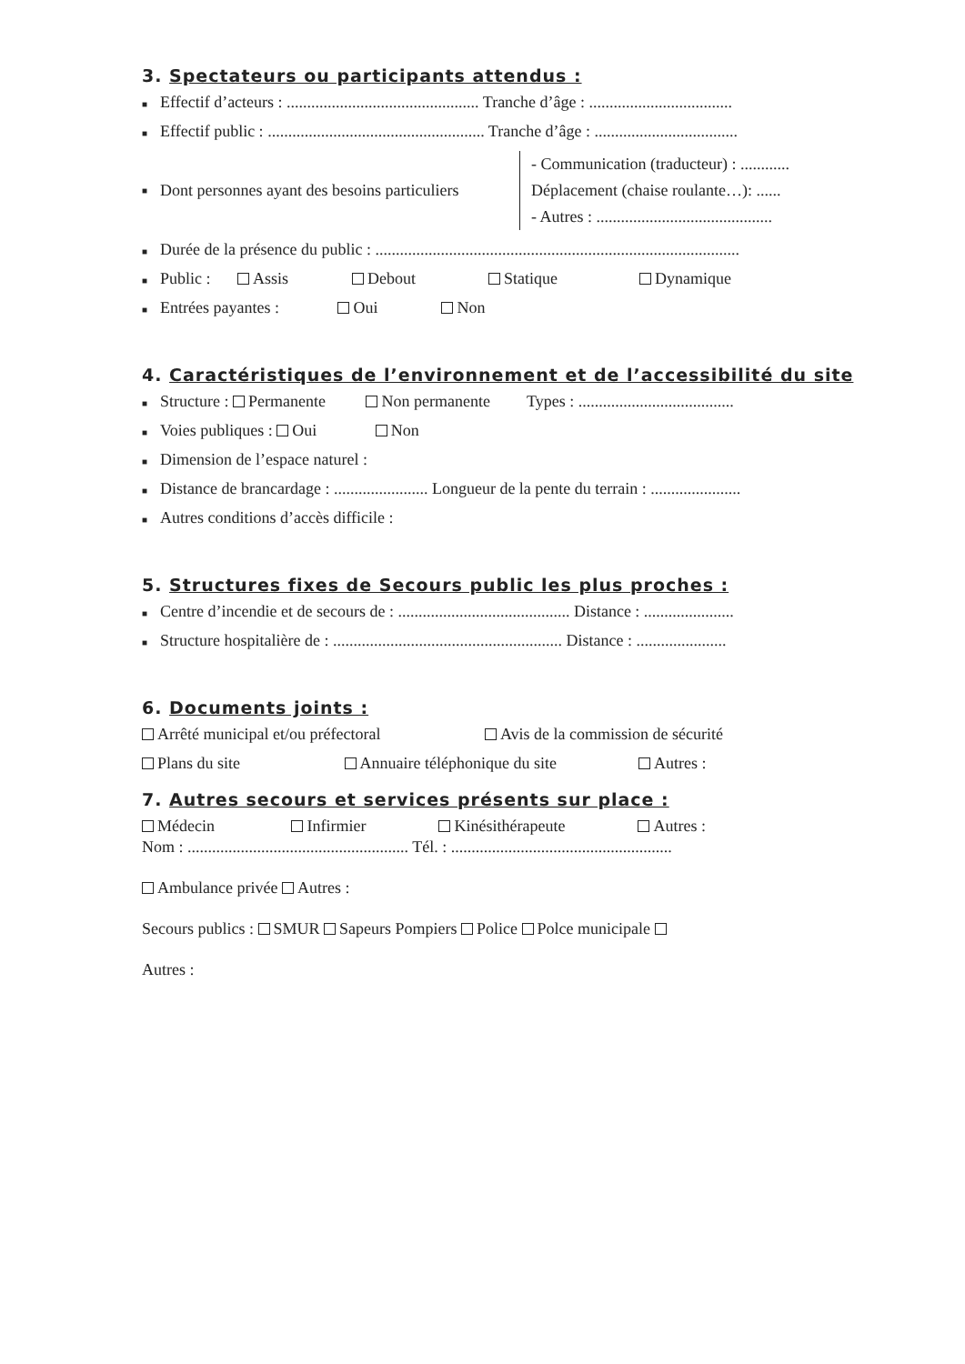3. Spectateurs ou participants attendus :
■ Effectif d’acteurs : ............................................... Tranche d’âge : ...................................
■ Effectif public : ..................................................... Tranche d’âge : ...................................
■ Dont personnes ayant des besoins particuliers - Communication (traducteur) : ............
Déplacement (chaise roulante…): ......
- Autres : ...........................................
■ Durée de la présence du public : .........................................................................................
■ Public : Assis Debout Statique Dynamique
■ Entrées payantes : Oui Non
4. Caractéristiques de l’environnement et de l’accessibilité du site
■ Structure : Permanente Non permanente Types : ......................................
■ Voies publiques : Oui Non
■ Dimension de l’espace naturel :
■ Distance de brancardage : ....................... Longueur de la pente du terrain : ......................
■ Autres conditions d’accès difficile :
5. Structures fixes de Secours public les plus proches :
■ Centre d’incendie et de secours de : .......................................... Distance : ......................
■ Structure hospitalière de : ........................................................ Distance : ......................
6. Documents joints :
Arrêté municipal et/ou préfectoral Avis de la commission de sécurité
Plans du site Annuaire téléphonique du site Autres :
7. Autres secours et services présents sur place :
Médecin Infirmier Kinésithérapeute Autres :
Nom : ...................................................... Tél. : ......................................................
Ambulance privée Autres :
Secours publics : SMUR Sapeurs Pompiers Police Polce municipale
Autres :